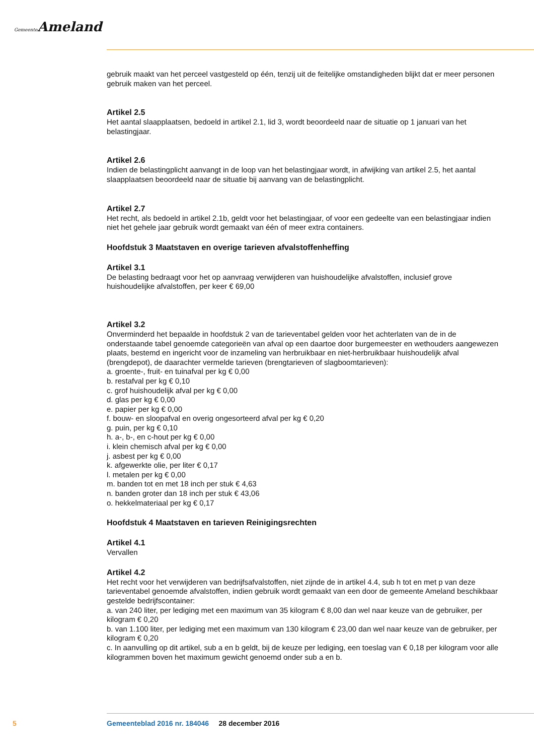Gemeente Ameland
gebruik maakt van het perceel vastgesteld op één, tenzij uit de feitelijke omstandigheden blijkt dat er meer personen gebruik maken van het perceel.
Artikel 2.5
Het aantal slaapplaatsen, bedoeld in artikel 2.1, lid 3, wordt beoordeeld naar de situatie op 1 januari van het belastingjaar.
Artikel 2.6
Indien de belastingplicht aanvangt in de loop van het belastingjaar wordt, in afwijking van artikel 2.5, het aantal slaapplaatsen beoordeeld naar de situatie bij aanvang van de belastingplicht.
Artikel 2.7
Het recht, als bedoeld in artikel 2.1b, geldt voor het belastingjaar, of voor een gedeelte van een belastingjaar indien niet het gehele jaar gebruik wordt gemaakt van één of meer extra containers.
Hoofdstuk 3 Maatstaven en overige tarieven afvalstoffenheffing
Artikel 3.1
De belasting bedraagt voor het op aanvraag verwijderen van huishoudelijke afvalstoffen, inclusief grove huishoudelijke afvalstoffen, per keer € 69,00
Artikel 3.2
Onverminderd het bepaalde in hoofdstuk 2 van de tarieventabel gelden voor het achterlaten van de in de onderstaande tabel genoemde categorieën van afval op een daartoe door burgemeester en wethouders aangewezen plaats, bestemd en ingericht voor de inzameling van herbruikbaar en niet-herbruikbaar huishoudelijk afval (brengdepot), de daarachter vermelde tarieven (brengtarieven of slagboomtarieven):
a. groente-, fruit- en tuinafval per kg € 0,00
b. restafval per kg € 0,10
c. grof huishoudelijk afval per kg € 0,00
d. glas per kg € 0,00
e. papier per kg € 0,00
f. bouw- en sloopafval en overig ongesorteerd afval per kg € 0,20
g. puin, per kg € 0,10
h. a-, b-, en c-hout per kg € 0,00
i. klein chemisch afval per kg € 0,00
j. asbest per kg € 0,00
k. afgewerkte olie, per liter € 0,17
l. metalen per kg € 0,00
m. banden tot en met 18 inch per stuk € 4,63
n. banden groter dan 18 inch per stuk € 43,06
o. hekkelmateriaal per kg € 0,17
Hoofdstuk 4 Maatstaven en tarieven Reinigingsrechten
Artikel 4.1
Vervallen
Artikel 4.2
Het recht voor het verwijderen van bedrijfsafvalstoffen, niet zijnde de in artikel 4.4, sub h tot en met p van deze tarieventabel genoemde afvalstoffen, indien gebruik wordt gemaakt van een door de gemeente Ameland beschikbaar gestelde bedrijfscontainer:
a. van 240 liter, per lediging met een maximum van 35 kilogram € 8,00 dan wel naar keuze van de gebruiker, per kilogram € 0,20
b. van 1.100 liter, per lediging met een maximum van 130 kilogram € 23,00 dan wel naar keuze van de gebruiker, per kilogram € 0,20
c. In aanvulling op dit artikel, sub a en b geldt, bij de keuze per lediging, een toeslag van € 0,18 per kilogram voor alle kilogrammen boven het maximum gewicht genoemd onder sub a en b.
5 Gemeenteblad 2016 nr. 184046 28 december 2016